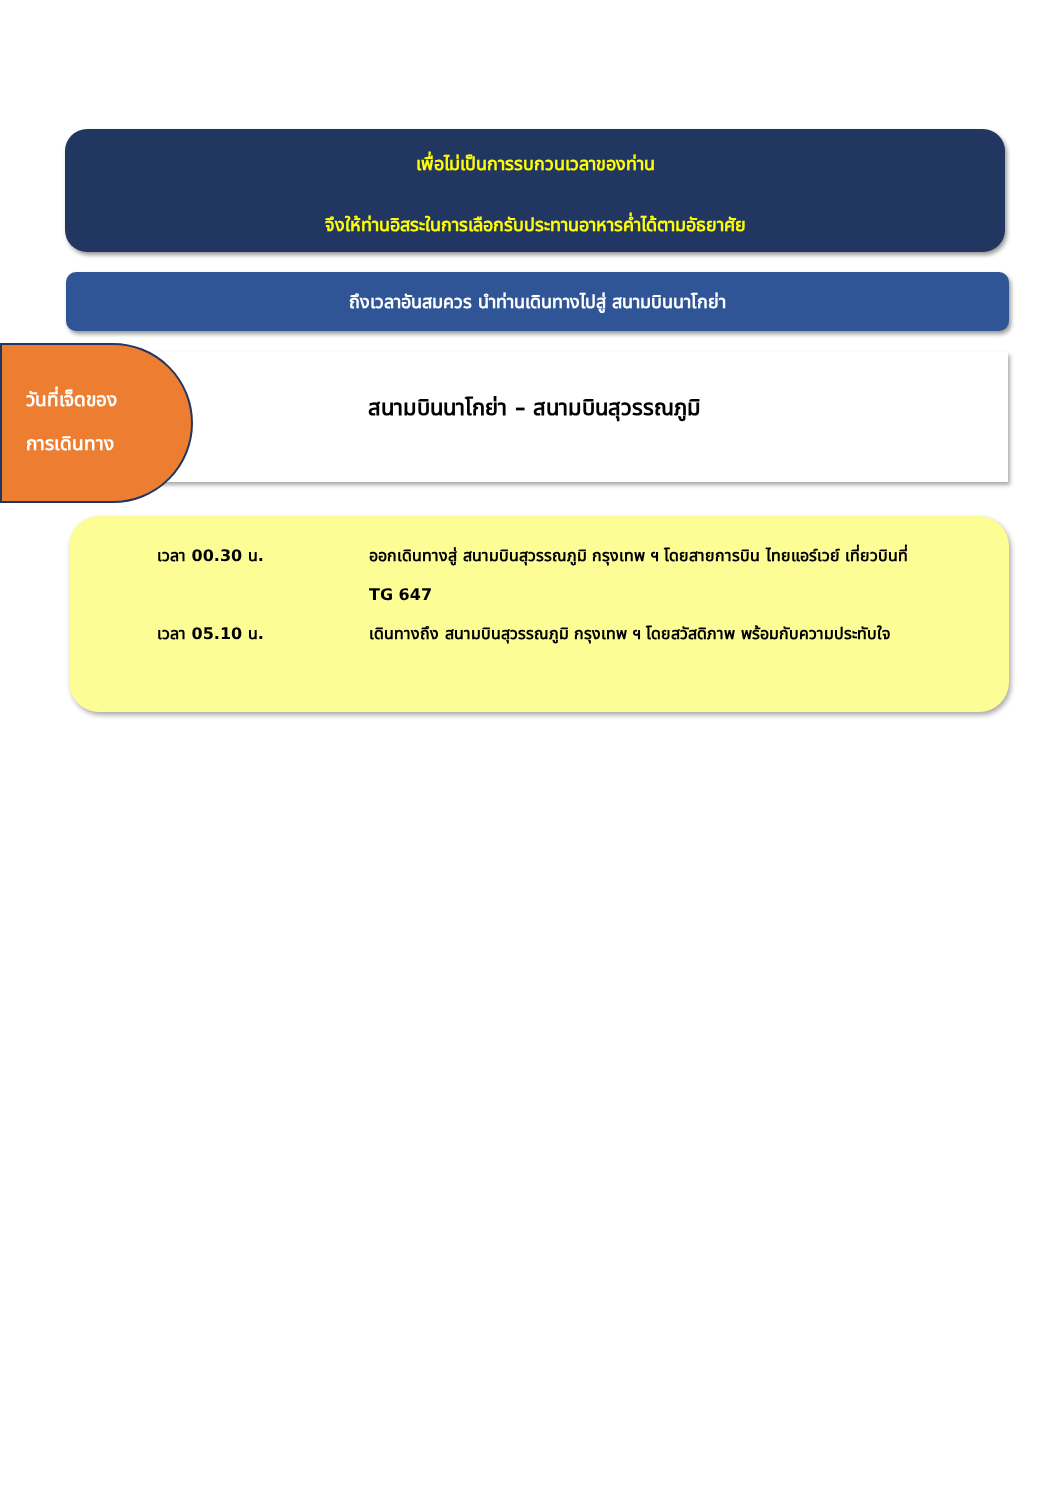เพื่อไม่เป็นการรบกวนเวลาของท่าน
จึงให้ท่านอิสระในการเลือกรับประทานอาหารค่ำได้ตามอัธยาศัย
ถึงเวลาอันสมควร นำท่านเดินทางไปสู่ สนามบินนาโกย่า
สนามบินนาโกย่า – สนามบินสุวรรณภูมิ
วันที่เจ็ดของ
การเดินทาง
เวลา 00.30 น. ออกเดินทางสู่ สนามบินสุวรรณภูมิ กรุงเทพ ฯ โดยสายการบิน ไทยแอร์เวย์ เที่ยวบินที่ TG 647
เวลา 05.10 น. เดินทางถึง สนามบินสุวรรณภูมิ กรุงเทพ ฯ โดยสวัสดิภาพ พร้อมกับความประทับใจ